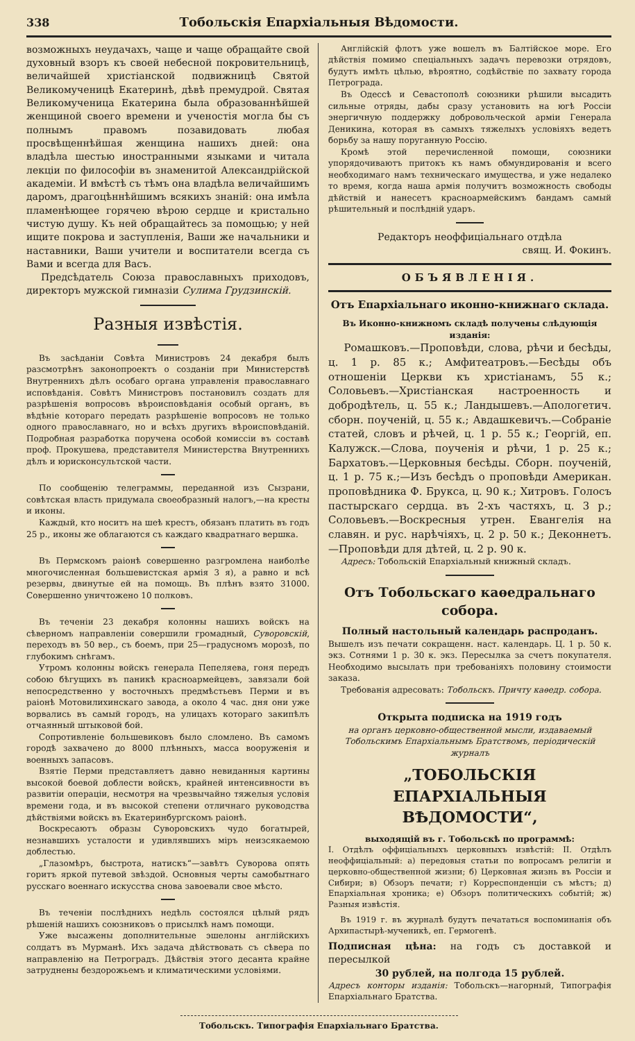338 Тобольскія Епархіальныя Вѣдомости.
возможныхъ неудачахъ, чаще и чаще обращайте свой духовный взоръ къ своей небесной покровительницѣ, величайшей христіанской подвижницѣ Святой Великомученицѣ Екатеринѣ, дѣвѣ премудрой. Святая Великомученица Екатерина была образованнѣйшей женщиной своего времени и ученостія могла бы съ полнымъ правомъ позавидовать любая просвѣщеннѣйшая женщина нашихъ дней: она владѣла шестью иностранными языками и читала лекціи по философіи въ знаменитой Александрійской академіи. И вмѣстѣ съ тѣмъ она владѣла величайшимъ даромъ, драгоцѣннѣйшимъ всякихъ знаній: она имѣла пламенѣющее горячею вѣрою сердце и кристально чистую душу. Къ ней обращайтесь за помощью; у ней ищите покрова и заступленія, Ваши же начальники и наставники, Ваши учители и воспитатели всегда съ Вами и всегда для Васъ.
Предсѣдатель Союза православныхъ приходовъ, директоръ мужской гимназіи Сулима Грудзинскій.
Разныя извѣстія.
Въ засѣданіи Совѣта Министровъ 24 декабря былъ разсмотрѣнъ законопроектъ о созданіи при Министерствѣ Внутреннихъ дѣлъ особаго органа управленія православнаго исповѣданія. Совѣтъ Министровъ постановилъ создать для разрѣшенія вопросовъ вѣроисповѣданія особый органъ, въ вѣдѣніе котораго передать разрѣшеніе вопросовъ не только одного православнаго, но и всѣхъ другихъ вѣроисповѣданій. Подробная разработка поручена особой комиссіи въ составѣ проф. Прокушева, представителя Министерства Внутреннихъ дѣлъ и юрисконсультской части.
По сообщенію телеграммы, переданной изъ Сызрани, совѣтская власть придумала своеобразный налогъ,—на кресты и иконы.
Каждый, кто носитъ на шеѣ крестъ, обязанъ платить въ годъ 25 р., иконы же облагаются съ каждаго квадратнаго вершка.
Въ Пермскомъ раіонѣ совершенно разгромлена наиболѣе многочисленная большевистская армія 3 я), а равно и всѣ резервы, двинутые ей на помощь. Въ плѣнъ взято 31000. Совершенно уничтожено 10 полковъ.
Въ теченіи 23 декабря колонны нашихъ войскъ на сѣверномъ направленіи совершили громадный, Суворовскій, переходъ въ 50 вер., съ боемъ, при 25—градусномъ морозѣ, по глубокимъ снѣгамъ.
Утромъ колонны войскъ генерала Пепеляева, гоня передъ собою бѣгущихъ въ паникѣ красноармейцевъ, завязали бой непосредственно у восточныхъ предмѣстьевъ Перми и въ раіонѣ Мотовилихинскаго завода, а около 4 час. дня они уже ворвались въ самый городъ, на улицахъ котораго закипѣлъ отчаянный штыковой бой.
Сопротивленіе большевиковъ было сломлено. Въ самомъ городѣ захвачено до 8000 плѣнныхъ, масса вооруженія и военныхъ запасовъ.
Взятіе Перми представляетъ давно невиданныя картины высокой боевой доблести войскъ, крайней интенсивности въ развитіи операціи, несмотря на чрезвычайно тяжелыя условія времени года, и въ высокой степени отличнаго руководства дѣйствіями войскъ въ Екатеринбургскомъ раіонѣ.
Воскресаютъ образы Суворовскихъ чудо богатырей, незнавшихъ усталости и удивлявшихъ міръ неизсякаемою доблестью.
„Глазомѣръ, быстрота, натискъ“—завѣтъ Суворова опять горитъ яркой путевой звѣздой. Основныя черты самобытнаго русскаго военнаго искусства снова завоевали свое мѣсто.
Въ теченіи послѣднихъ недѣль состоялся цѣлый рядъ рѣшеній нашихъ союзниковъ о присылкѣ намъ помощи.
Уже высажены дополнительные эшелоны англійскихъ солдатъ въ Мурманѣ. Ихъ задача дѣйствовать съ сѣвера по направленію на Петроградъ. Дѣйствія этого десанта крайне затруднены бездорожьемъ и климатическими условіями.
Англійскій флотъ уже вошелъ въ Балтійское море. Его дѣйствія помимо спеціальныхъ задачъ перевозки отрядовъ, будутъ имѣть цѣлью, вѣроятно, содѣйствіе по захвату города Петрограда.
Въ Одессѣ и Севастополѣ союзники рѣшили высадить сильные отряды, дабы сразу установить на югѣ Россіи энергичную поддержку добровольческой арміи Генерала Деникина, которая въ самыхъ тяжелыхъ условіяхъ ведетъ борьбу за нашу поруганную Россію.
Кромѣ этой перечисленной помощи, союзники упорядочиваютъ притокъ къ намъ обмундированія и всего необходимаго намъ техническаго имущества, и уже недалеко то время, когда наша армія получитъ возможность свободы дѣйствій и нанесетъ красноармейскимъ бандамъ самый рѣшительный и послѣдній ударъ.
Редакторъ неоффиціальнаго отдѣла
свящ. И. Фокинъ.
ОБЪЯВЛЕНІЯ.
Отъ Епархіальнаго иконно-книжнаго склада.
Въ Иконно-книжномъ складѣ получены слѣдующія изданія:
Ромашковъ.—Проповѣди, слова, рѣчи и бесѣды, ц. 1 р. 85 к.; Амфитеатровъ.—Бесѣды объ отношеніи Церкви къ христіанамъ, 55 к.; Соловьевъ.—Христіанская настроенность и добродѣтель, ц. 55 к.; Ландышевъ.—Апологетич. сборн. поученій, ц. 55 к.; Авдашкевичъ.—Собраніе статей, словъ и рѣчей, ц. 1 р. 55 к.; Георгій, еп. Калужск.—Слова, поученія и рѣчи, 1 р. 25 к.; Бархатовъ.—Церковныя бесѣды. Сборн. поученій, ц. 1 р. 75 к.;—Изъ бесѣдъ о проповѣди Американ. проповѣдника Ф. Брукса, ц. 90 к.; Хитровъ. Голосъ пастырскаго сердца. въ 2-хъ частяхъ, ц. 3 р.; Соловьевъ.—Воскресныя утрен. Евангелія на славян. и рус. нарѣчіяхъ, ц. 2 р. 50 к.; Деконнетъ.—Проповѣди для дѣтей, ц. 2 р. 90 к.
Адресъ: Тобольскій Епархіальный книжный складъ.
Отъ Тобольскаго каѳедральнаго собора.
Полный настольный календарь распроданъ.
Вышелъ изъ печати сокращенн. наст. календарь. Ц. 1 р. 50 к. экз. Сотнями 1 р. 30 к. экз. Пересылка за счетъ покупателя. Необходимо высылать при требованіяхъ половину стоимости заказа.
Требованія адресовать: Тобольскъ. Причту каѳедр. собора.
Открыта подписка на 1919 годъ
на органъ церковно-общественной мысли, издаваемый Тобольскимъ Епархіальнымъ Братствомъ, періодическій журналъ
„ТОБОЛЬСКІЯ ЕПАРХІАЛЬНЫЯ ВѢДОМОСТИ“,
выходящій въ г. Тобольскѣ по программѣ:
I. Отдѣлъ оффиціальныхъ церковныхъ извѣстій: II. Отдѣлъ неоффиціальный: а) передовыя статьи по вопросамъ религіи и церковно-общественной жизни; б) Церковная жизнь въ Россіи и Сибири; в) Обзоръ печати; г) Корреспонденціи съ мѣстъ; д) Епархіальная хроника; е) Обзоръ политическихъ событій; ж) Разныя извѣстія.
Въ 1919 г. въ журналѣ будутъ печататься воспоминанія объ Архипастырѣ-мученикѣ, еп. Гермогенѣ.
Подписная цѣна: на годъ съ доставкой и пересылкой
30 рублей, на полгода 15 рублей.
Адресъ конторы изданія: Тобольскъ—нагорный, Типографія Епархіальнаго Братства.
Тобольскъ. Типографія Епархіальнаго Братства.